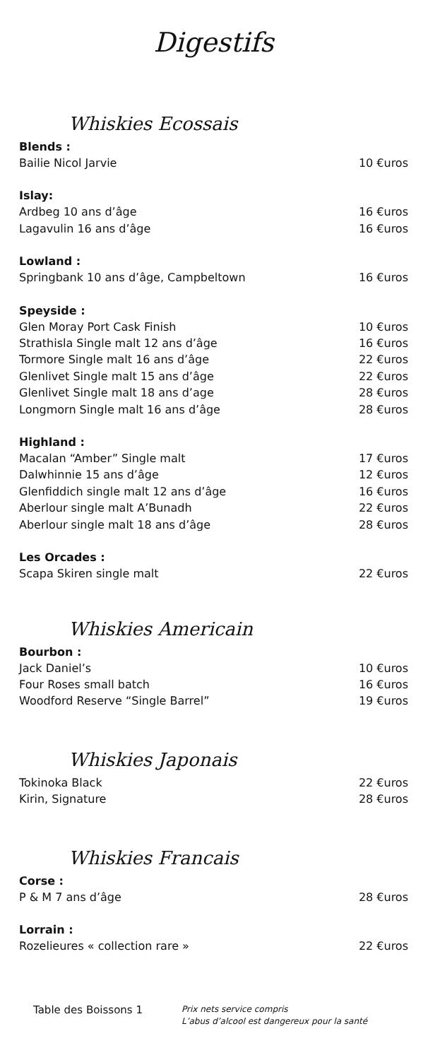Digestifs
Whiskies Ecossais
Blends :
Bailie Nicol Jarvie 10 €uros
Islay:
Ardbeg 10 ans d’âge 16 €uros
Lagavulin 16 ans d’âge 16 €uros
Lowland :
Springbank 10 ans d’âge, Campbeltown 16 €uros
Speyside :
Glen Moray Port Cask Finish 10 €uros
Strathisla Single malt 12 ans d’âge 16 €uros
Tormore Single malt 16 ans d’âge 22 €uros
Glenlivet Single malt 15 ans d’âge 22 €uros
Glenlivet Single malt 18 ans d’age 28 €uros
Longmorn Single malt 16 ans d’âge 28 €uros
Highland :
Macalan “Amber” Single malt 17 €uros
Dalwhinnie 15 ans d’âge 12 €uros
Glenfiddich single malt 12 ans d’âge 16 €uros
Aberlour single malt A’Bunadh 22 €uros
Aberlour single malt 18 ans d’âge 28 €uros
Les Orcades :
Scapa Skiren single malt 22 €uros
Whiskies Americain
Bourbon :
Jack Daniel’s 10 €uros
Four Roses small batch 16 €uros
Woodford Reserve “Single Barrel” 19 €uros
Whiskies Japonais
Tokinoka Black 22 €uros
Kirin, Signature 28 €uros
Whiskies Francais
Corse :
P & M 7 ans d’âge 28 €uros
Lorrain :
Rozelieures « collection rare » 22 €uros
Table des Boissons 1
Prix nets service compris
L’abus d’alcool est dangereux pour la santé